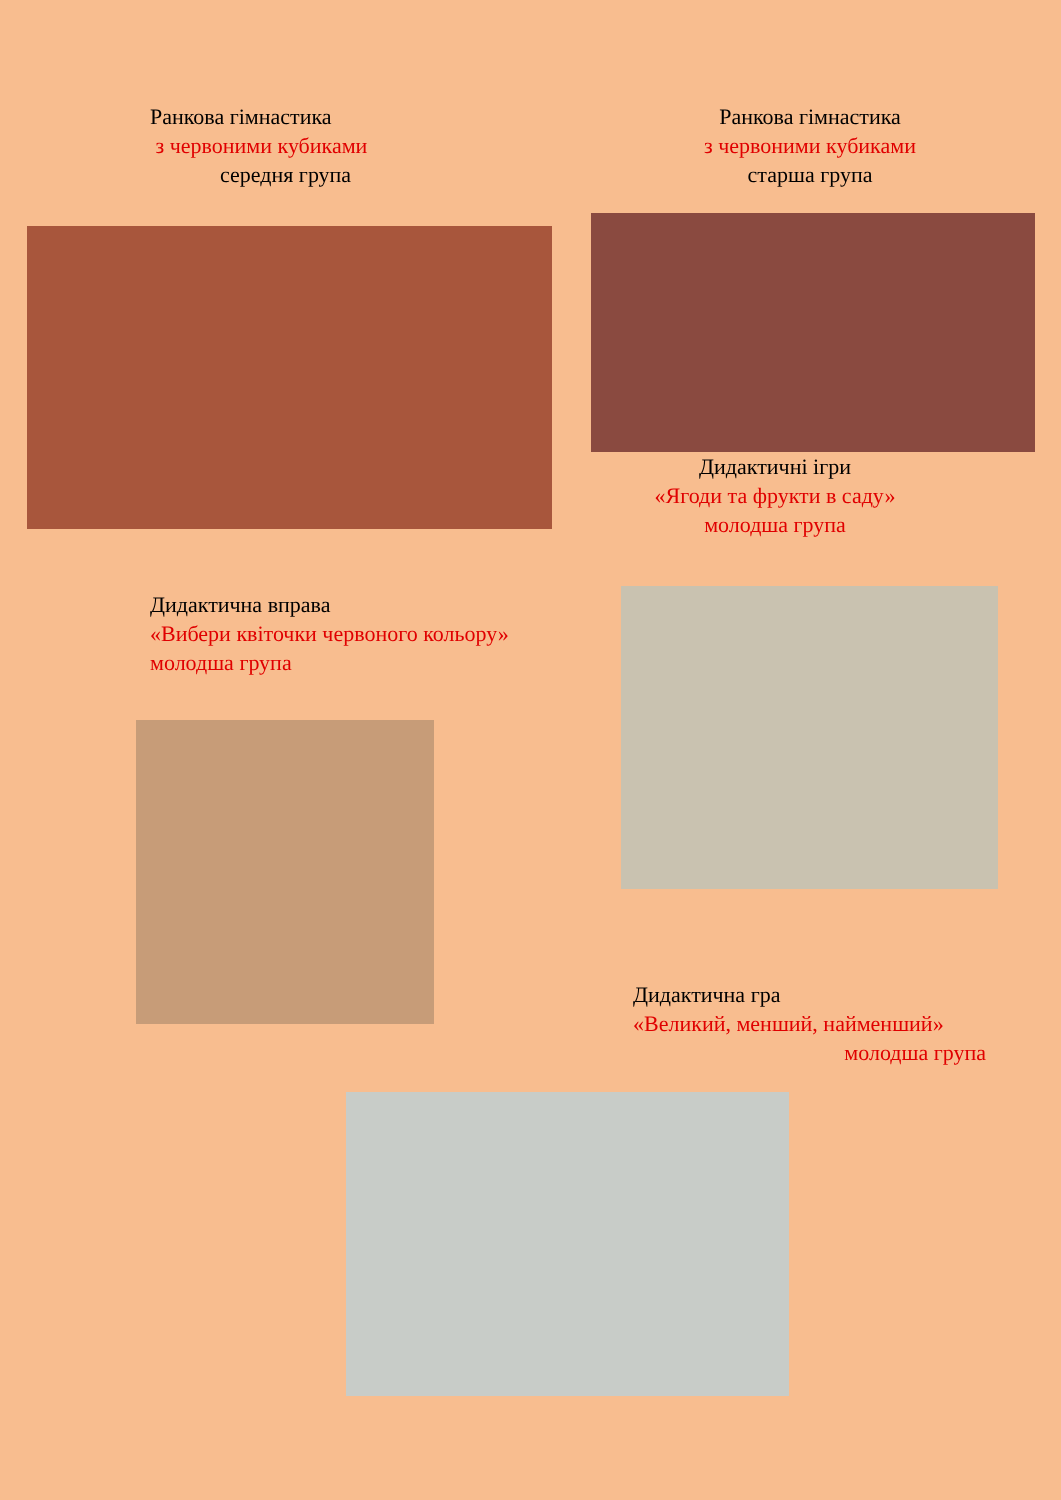Ранкова гімнастика
з червоними кубиками
середня група
Ранкова гімнастика
з червоними кубиками
старша група
Дидактичні ігри
«Ягоди та фрукти в саду»
молодша група
Дидактична вправа
«Вибери квіточки червоного кольору»
молодша група
Дидактична гра
«Великий, менший, найменший»
молодша група